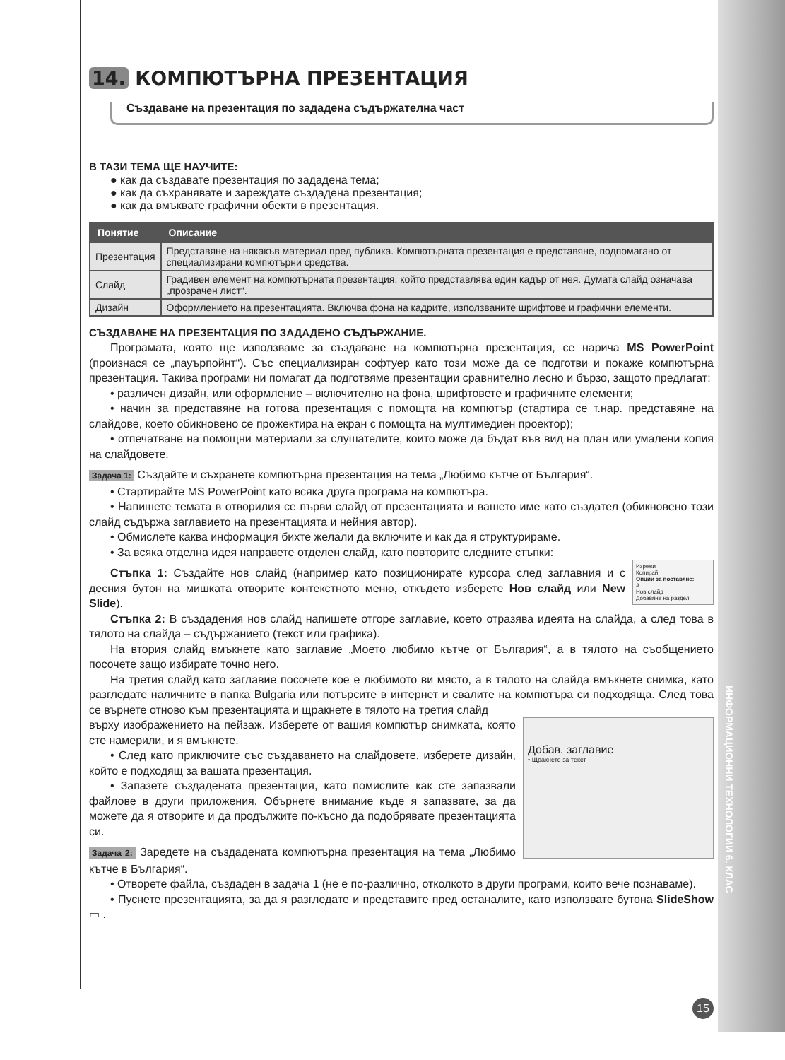14. КОМПЮТЪРНА ПРЕЗЕНТАЦИЯ
Създаване на презентация по зададена съдържателна част
В ТАЗИ ТЕМА ЩЕ НАУЧИТЕ:
● как да създавате презентация по зададена тема;
● как да съхранявате и зареждате създадена презентация;
● как да вмъквате графични обекти в презентация.
| Понятие | Описание |
| --- | --- |
| Презентация | Представяне на някакъв материал пред публика. Компютърната презентация е представяне, подпомагано от специализирани компютърни средства. |
| Слайд | Градивен елемент на компютърната презентация, който представлява един кадър от нея. Думата слайд означава „прозрачен лист“. |
| Дизайн | Оформлението на презентацията. Включва фона на кадрите, използваните шрифтове и графични елементи. |
СЪЗДАВАНЕ НА ПРЕЗЕНТАЦИЯ ПО ЗАДАДЕНО СЪДЪРЖАНИЕ.
Програмата, която ще използваме за създаване на компютърна презентация, се нарича MS PowerPoint (произнася се „пауърпойнт“). Със специализиран софтуер като този може да се подготви и покаже компютърна презентация. Такива програми ни помагат да подготвяме презентации сравнително лесно и бързо, защото предлагат:
• различен дизайн, или оформление – включително на фона, шрифтовете и графичните елементи;
• начин за представяне на готова презентация с помощта на компютър (стартира се т.нар. представяне на слайдове, което обикновено се прожектира на екран с помощта на мултимедиен проектор);
• отпечатване на помощни материали за слушателите, които може да бъдат във вид на план или умалени копия на слайдовете.
Задача 1: Създайте и съхранете компютърна презентация на тема „Любимо кътче от България“.
• Стартирайте MS PowerPoint като всяка друга програма на компютъра.
• Напишете темата в отворилия се първи слайд от презентацията и вашето име като създател (обикновено този слайд съдържа заглавието на презентацията и нейния автор).
• Обмислете каква информация бихте желали да включите и как да я структурираме.
• За всяка отделна идея направете отделен слайд, като повторите следните стъпки:
Изрежи
Копирай
Опции за поставяне:
A
Нов слайд
Добавяне на раздел
Стъпка 1: Създайте нов слайд (например като позиционирате курсора след заглавния и с десния бутон на мишката отворите контекстното меню, откъдето изберете Нов слайд или New Slide).
Стъпка 2: В създадения нов слайд напишете отгоре заглавие, което отразява идеята на слайда, а след това в тялото на слайда – съдържанието (текст или графика).
На втория слайд вмъкнете като заглавие „Моето любимо кътче от България“, а в тялото на съобщението посочете защо избирате точно него.
На третия слайд като заглавие посочете кое е любимото ви място, а в тялото на слайда вмъкнете снимка, като разгледате наличните в папка Bulgaria или потърсите в интернет и свалите на компютъра си подходяща. След това се върнете отново към презентацията и щракнете в тялото на третия слайд
Добав. заглавие
• Щракнете за текст
върху изображението на пейзаж. Изберете от вашия компютър снимката, която сте намерили, и я вмъкнете.
• След като приключите със създаването на слайдовете, изберете дизайн, който е подходящ за вашата презентация.
• Запазете създадената презентация, като помислите как сте запазвали файлове в други приложения. Обърнете внимание къде я запазвате, за да можете да я отворите и да продължите по-късно да подобрявате презентацията си.
Задача 2: Заредете на създадената компютърна презентация на тема „Любимо кътче в България“.
• Отворете файла, създаден в задача 1 (не е по-различно, отколкото в други програми, които вече познаваме).
• Пуснете презентацията, за да я разгледате и представите пред останалите, като използвате бутона SlideShow ▭ .
ИНФОРМАЦИОННИ ТЕХНОЛОГИИ 6. КЛАС
15